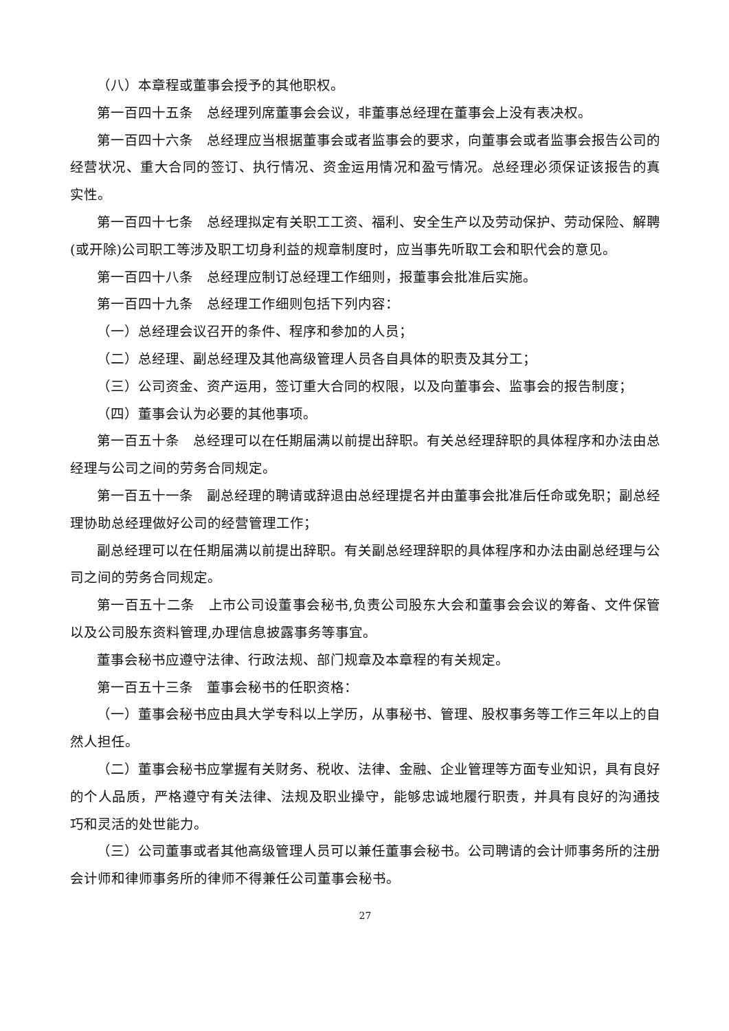（八）本章程或董事会授予的其他职权。
第一百四十五条　总经理列席董事会会议，非董事总经理在董事会上没有表决权。
第一百四十六条　总经理应当根据董事会或者监事会的要求，向董事会或者监事会报告公司的经营状况、重大合同的签订、执行情况、资金运用情况和盈亏情况。总经理必须保证该报告的真实性。
第一百四十七条　总经理拟定有关职工工资、福利、安全生产以及劳动保护、劳动保险、解聘(或开除)公司职工等涉及职工切身利益的规章制度时，应当事先听取工会和职代会的意见。
第一百四十八条　总经理应制订总经理工作细则，报董事会批准后实施。
第一百四十九条　总经理工作细则包括下列内容：
（一）总经理会议召开的条件、程序和参加的人员；
（二）总经理、副总经理及其他高级管理人员各自具体的职责及其分工；
（三）公司资金、资产运用，签订重大合同的权限，以及向董事会、监事会的报告制度；
（四）董事会认为必要的其他事项。
第一百五十条　总经理可以在任期届满以前提出辞职。有关总经理辞职的具体程序和办法由总经理与公司之间的劳务合同规定。
第一百五十一条　副总经理的聘请或辞退由总经理提名并由董事会批准后任命或免职；副总经理协助总经理做好公司的经营管理工作；
副总经理可以在任期届满以前提出辞职。有关副总经理辞职的具体程序和办法由副总经理与公司之间的劳务合同规定。
第一百五十二条　上市公司设董事会秘书,负责公司股东大会和董事会会议的筹备、文件保管以及公司股东资料管理,办理信息披露事务等事宜。
董事会秘书应遵守法律、行政法规、部门规章及本章程的有关规定。
第一百五十三条　董事会秘书的任职资格：
（一）董事会秘书应由具大学专科以上学历，从事秘书、管理、股权事务等工作三年以上的自然人担任。
（二）董事会秘书应掌握有关财务、税收、法律、金融、企业管理等方面专业知识，具有良好的个人品质，严格遵守有关法律、法规及职业操守，能够忠诚地履行职责，并具有良好的沟通技巧和灵活的处世能力。
（三）公司董事或者其他高级管理人员可以兼任董事会秘书。公司聘请的会计师事务所的注册会计师和律师事务所的律师不得兼任公司董事会秘书。
27